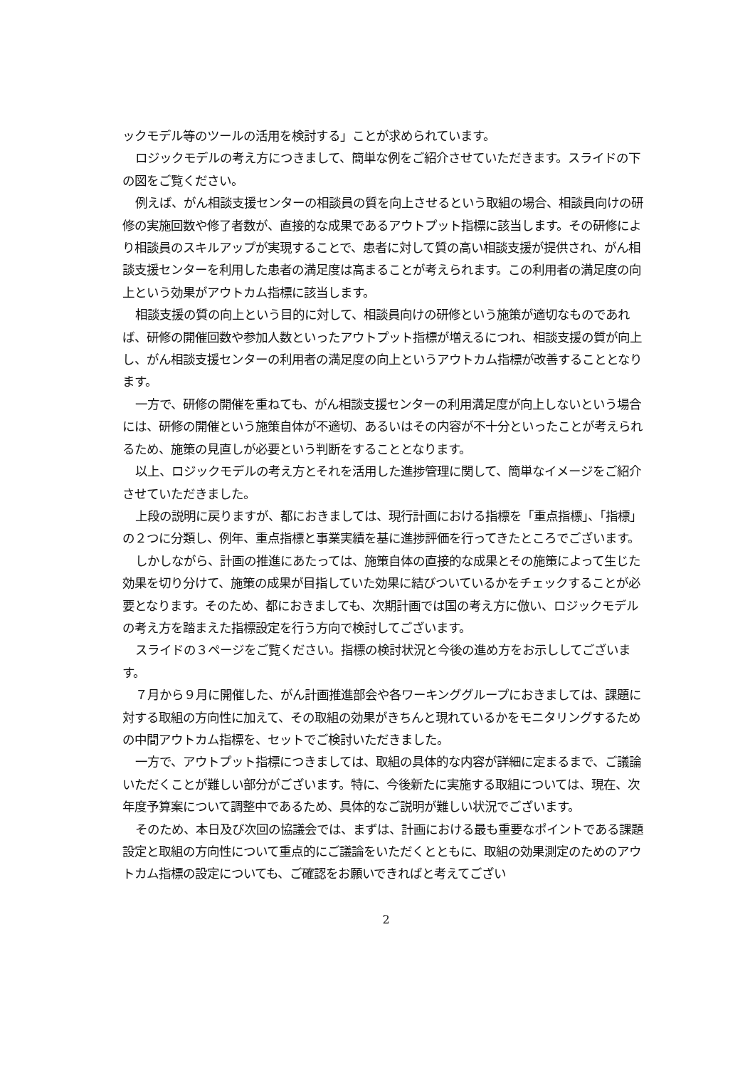ックモデル等のツールの活用を検討する」ことが求められています。
ロジックモデルの考え方につきまして、簡単な例をご紹介させていただきます。スライドの下の図をご覧ください。
例えば、がん相談支援センターの相談員の質を向上させるという取組の場合、相談員向けの研修の実施回数や修了者数が、直接的な成果であるアウトプット指標に該当します。その研修により相談員のスキルアップが実現することで、患者に対して質の高い相談支援が提供され、がん相談支援センターを利用した患者の満足度は高まることが考えられます。この利用者の満足度の向上という効果がアウトカム指標に該当します。
相談支援の質の向上という目的に対して、相談員向けの研修という施策が適切なものであれば、研修の開催回数や参加人数といったアウトプット指標が増えるにつれ、相談支援の質が向上し、がん相談支援センターの利用者の満足度の向上というアウトカム指標が改善することとなります。
一方で、研修の開催を重ねても、がん相談支援センターの利用満足度が向上しないという場合には、研修の開催という施策自体が不適切、あるいはその内容が不十分といったことが考えられるため、施策の見直しが必要という判断をすることとなります。
以上、ロジックモデルの考え方とそれを活用した進捗管理に関して、簡単なイメージをご紹介させていただきました。
上段の説明に戻りますが、都におきましては、現行計画における指標を「重点指標」、「指標」の２つに分類し、例年、重点指標と事業実績を基に進捗評価を行ってきたところでございます。
しかしながら、計画の推進にあたっては、施策自体の直接的な成果とその施策によって生じた効果を切り分けて、施策の成果が目指していた効果に結びついているかをチェックすることが必要となります。そのため、都におきましても、次期計画では国の考え方に倣い、ロジックモデルの考え方を踏まえた指標設定を行う方向で検討してございます。
スライドの３ページをご覧ください。指標の検討状況と今後の進め方をお示ししてございます。
７月から９月に開催した、がん計画推進部会や各ワーキンググループにおきましては、課題に対する取組の方向性に加えて、その取組の効果がきちんと現れているかをモニタリングするための中間アウトカム指標を、セットでご検討いただきました。
一方で、アウトプット指標につきましては、取組の具体的な内容が詳細に定まるまで、ご議論いただくことが難しい部分がございます。特に、今後新たに実施する取組については、現在、次年度予算案について調整中であるため、具体的なご説明が難しい状況でございます。
そのため、本日及び次回の協議会では、まずは、計画における最も重要なポイントである課題設定と取組の方向性について重点的にご議論をいただくとともに、取組の効果測定のためのアウトカム指標の設定についても、ご確認をお願いできればと考えてござい
2